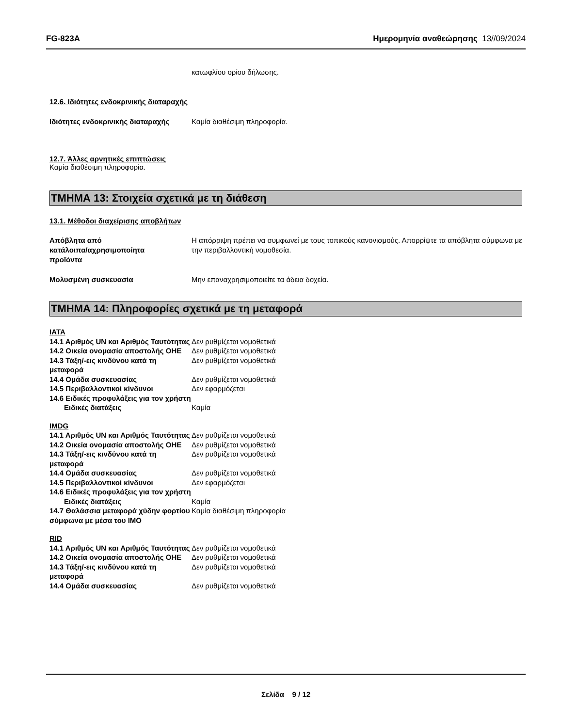FG-823A Ημερομηνία αναθεώρησης 13//09/2024
κατωφλίου ορίου δήλωσης.
12.6. Ιδιότητες ενδοκρινικής διαταραχής
Ιδιότητες ενδοκρινικής διαταραχής
Καμία διαθέσιμη πληροφορία.
12.7. Άλλες αρνητικές επιπτώσεις
Καμία διαθέσιμη πληροφορία.
ΤΜΗΜΑ 13: Στοιχεία σχετικά με τη διάθεση
13.1. Μέθοδοι διαχείρισης αποβλήτων
Απόβλητα από
κατάλοιπα/αχρησιμοποίητα
προϊόντα
Η απόρριψη πρέπει να συμφωνεί με τους τοπικούς κανονισμούς. Απορρίψτε τα απόβλητα σύμφωνα με την περιβαλλοντική νομοθεσία.
Μολυσμένη συσκευασία Μην επαναχρησιμοποιείτε τα άδεια δοχεία.
ΤΜΗΜΑ 14: Πληροφορίες σχετικά με τη μεταφορά
IATA
14.1 Αριθμός UN και Αριθμός Ταυτότητας
Δεν ρυθμίζεται νομοθετικά
14.2 Οικεία ονομασία αποστολής ΟΗΕ
Δεν ρυθμίζεται νομοθετικά
14.3 Τάξη/-εις κινδύνου κατά τη μεταφορά
Δεν ρυθμίζεται νομοθετικά
14.4 Ομάδα συσκευασίας Δεν ρυθμίζεται νομοθετικά
14.5 Περιβαλλοντικοί κίνδυνοι Δεν εφαρμόζεται
14.6 Ειδικές προφυλάξεις για τον χρήστη
Ειδικές διατάξεις Καμία
IMDG
14.1 Αριθμός UN και Αριθμός Ταυτότητας
Δεν ρυθμίζεται νομοθετικά
14.2 Οικεία ονομασία αποστολής ΟΗΕ
Δεν ρυθμίζεται νομοθετικά
14.3 Τάξη/-εις κινδύνου κατά τη μεταφορά
Δεν ρυθμίζεται νομοθετικά
14.4 Ομάδα συσκευασίας Δεν ρυθμίζεται νομοθετικά
14.5 Περιβαλλοντικοί κίνδυνοι Δεν εφαρμόζεται
14.6 Ειδικές προφυλάξεις για τον χρήστη
Ειδικές διατάξεις Καμία
14.7 Θαλάσσια μεταφορά χύδην φορτίου σύμφωνα με μέσα του IMO
Καμία διαθέσιμη πληροφορία
RID
14.1 Αριθμός UN και Αριθμός Ταυτότητας
Δεν ρυθμίζεται νομοθετικά
14.2 Οικεία ονομασία αποστολής ΟΗΕ
Δεν ρυθμίζεται νομοθετικά
14.3 Τάξη/-εις κινδύνου κατά τη μεταφορά
Δεν ρυθμίζεται νομοθετικά
14.4 Ομάδα συσκευασίας Δεν ρυθμίζεται νομοθετικά
Σελίδα 9 / 12